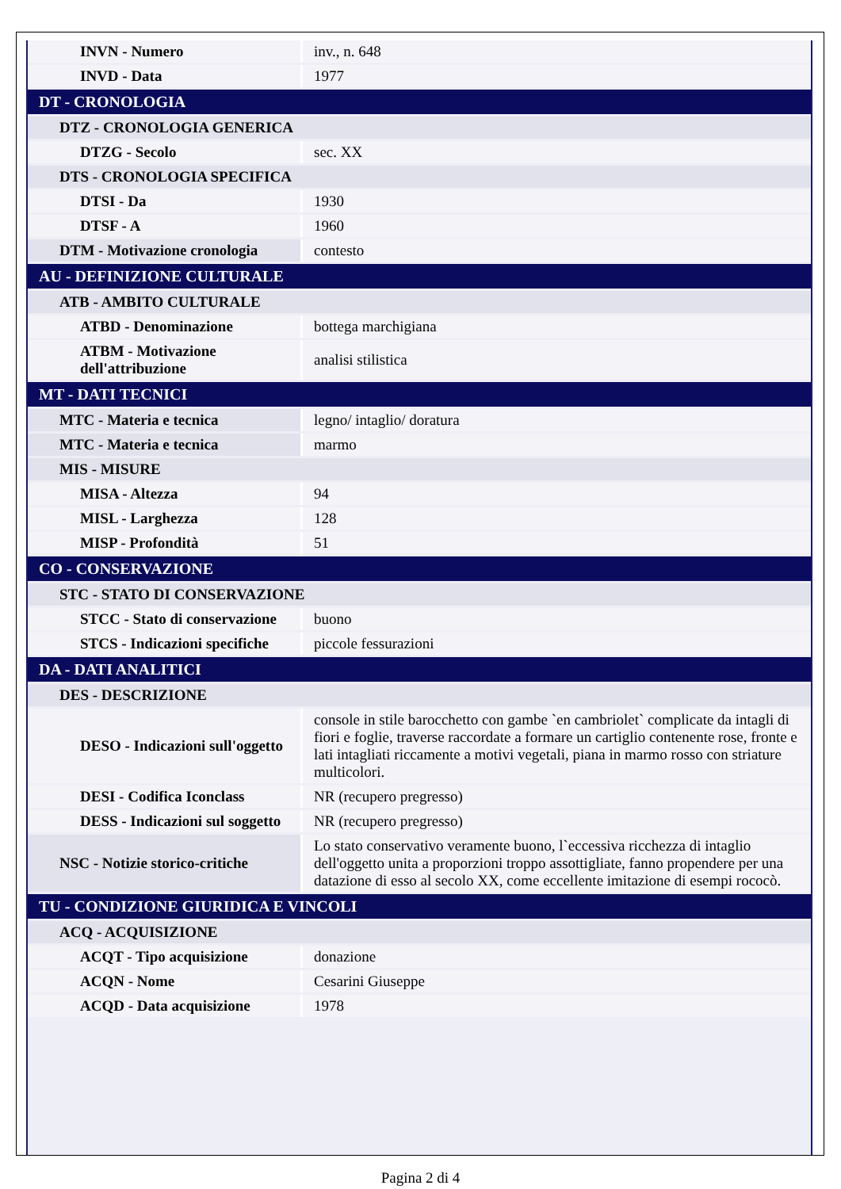| INVN - Numero | inv., n. 648 |
| INVD - Data | 1977 |
| DT - CRONOLOGIA | |
| DTZ - CRONOLOGIA GENERICA | |
| DTZG - Secolo | sec. XX |
| DTS - CRONOLOGIA SPECIFICA | |
| DTSI - Da | 1930 |
| DTSF - A | 1960 |
| DTM - Motivazione cronologia | contesto |
| AU - DEFINIZIONE CULTURALE | |
| ATB - AMBITO CULTURALE | |
| ATBD - Denominazione | bottega marchigiana |
| ATBM - Motivazione dell'attribuzione | analisi stilistica |
| MT - DATI TECNICI | |
| MTC - Materia e tecnica | legno/ intaglio/ doratura |
| MTC - Materia e tecnica | marmo |
| MIS - MISURE | |
| MISA - Altezza | 94 |
| MISL - Larghezza | 128 |
| MISP - Profondità | 51 |
| CO - CONSERVAZIONE | |
| STC - STATO DI CONSERVAZIONE | |
| STCC - Stato di conservazione | buono |
| STCS - Indicazioni specifiche | piccole fessurazioni |
| DA - DATI ANALITICI | |
| DES - DESCRIZIONE | |
| DESO - Indicazioni sull'oggetto | console in stile barocchetto con gambe `en cambriolet` complicate da intagli di fiori e foglie, traverse raccordate a formare un cartiglio contenente rose, fronte e lati intagliati riccamente a motivi vegetali, piana in marmo rosso con striature multicolori. |
| DESI - Codifica Iconclass | NR (recupero pregresso) |
| DESS - Indicazioni sul soggetto | NR (recupero pregresso) |
| NSC - Notizie storico-critiche | Lo stato conservativo veramente buono, l`eccessiva ricchezza di intaglio dell'oggetto unita a proporzioni troppo assottigliate, fanno propendere per una datazione di esso al secolo XX, come eccellente imitazione di esempi rococò. |
| TU - CONDIZIONE GIURIDICA E VINCOLI | |
| ACQ - ACQUISIZIONE | |
| ACQT - Tipo acquisizione | donazione |
| ACQN - Nome | Cesarini Giuseppe |
| ACQD - Data acquisizione | 1978 |
Pagina 2 di 4